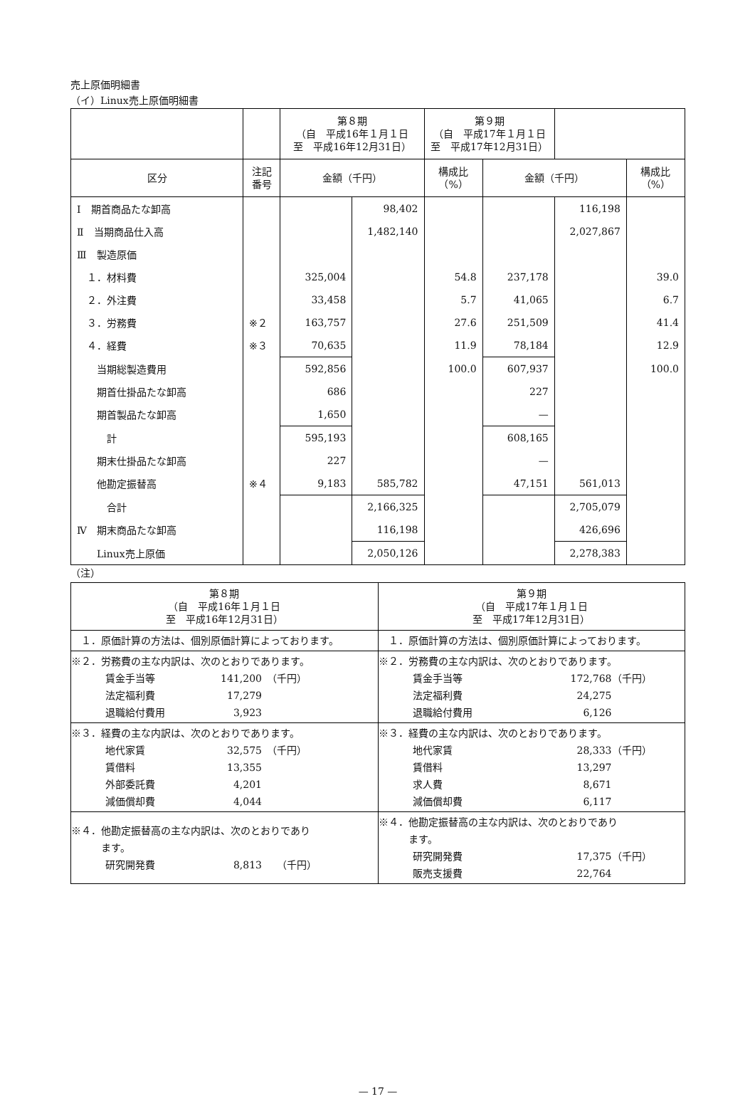売上原価明細書
（イ）Linux売上原価明細書
| | | 第８期 （自 平成16年１月１日 至 平成16年12月31日） | | 第９期 （自 平成17年１月１日 至 平成17年12月31日） | | | |
| --- | --- | --- | --- | --- | --- | --- | --- |
| 区分 | 注記 番号 | 金額（千円） | | 構成比 （%） | 金額（千円） | | 構成比 （%） |
| Ⅰ 期首商品たな卸高 | | | 98,402 | | | 116,198 | |
| Ⅱ 当期商品仕入高 | | | 1,482,140 | | | 2,027,867 | |
| Ⅲ 製造原価 | | | | | | | |
| １．材料費 | | 325,004 | | 54.8 | 237,178 | | 39.0 |
| ２．外注費 | | 33,458 | | 5.7 | 41,065 | | 6.7 |
| ３．労務費 | ※２ | 163,757 | | 27.6 | 251,509 | | 41.4 |
| ４．経費 | ※３ | 70,635 | | 11.9 | 78,184 | | 12.9 |
| 当期総製造費用 | | 592,856 | | 100.0 | 607,937 | | 100.0 |
| 期首仕掛品たな卸高 | | 686 | | | 227 | | |
| 期首製品たな卸高 | | 1,650 | | | — | | |
| 計 | | 595,193 | | | 608,165 | | |
| 期末仕掛品たな卸高 | | 227 | | | — | | |
| 他勘定振替高 | ※４ | 9,183 | 585,782 | | 47,151 | 561,013 | |
| 合計 | | | 2,166,325 | | | 2,705,079 | |
| Ⅳ 期末商品たな卸高 | | | 116,198 | | | 426,696 | |
| Linux売上原価 | | | 2,050,126 | | | 2,278,383 | |
（注）
| 第８期 （自 平成16年１月１日 至 平成16年12月31日） | 第９期 （自 平成17年１月１日 至 平成17年12月31日） |
| --- | --- |
| １．原価計算の方法は、個別原価計算によっております。 | １．原価計算の方法は、個別原価計算によっております。 |
| ※２．労務費の主な内訳は、次のとおりであります。 賃金手当等 141,200 （千円） 法定福利費 17,279 退職給付費用 3,923 | ※２．労務費の主な内訳は、次のとおりであります。 賃金手当等 172,768 （千円） 法定福利費 24,275 退職給付費用 6,126 |
| ※３．経費の主な内訳は、次のとおりであります。 地代家賃 32,575 （千円） 賃借料 13,355 外部委託費 4,201 減価償却費 4,044 | ※３．経費の主な内訳は、次のとおりであります。 地代家賃 28,333 （千円） 賃借料 13,297 求人費 8,671 減価償却費 6,117 |
| ※４．他勘定振替高の主な内訳は、次のとおりであり ます。 研究開発費 8,813 （千円） | ※４．他勘定振替高の主な内訳は、次のとおりであり ます。 研究開発費 17,375 （千円） 販売支援費 22,764 |
— 17 —